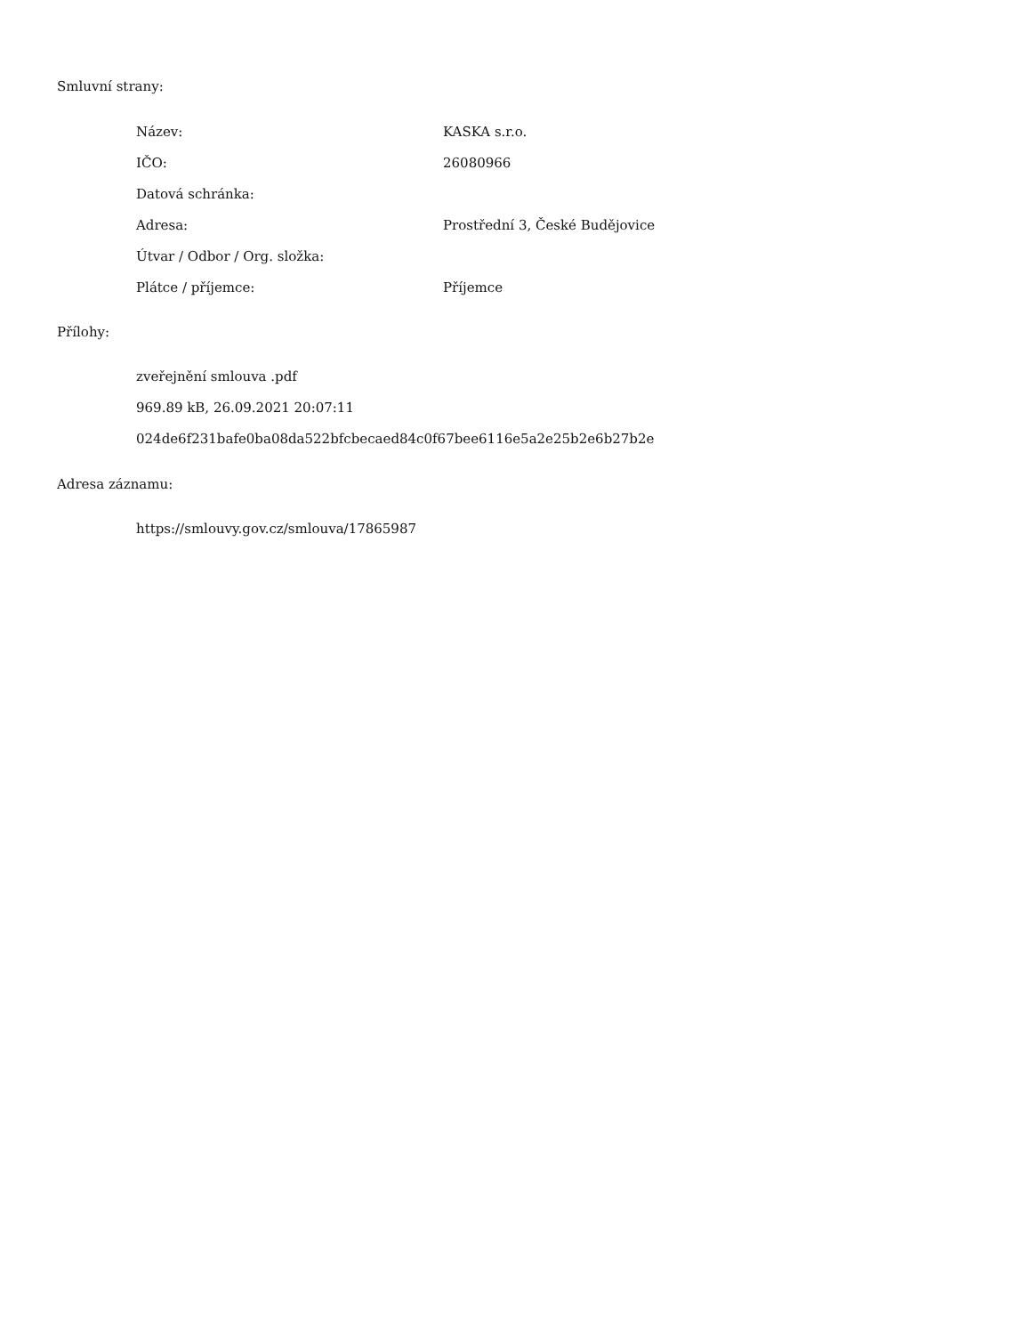Smluvní strany:
| Název: | KASKA s.r.o. |
| IČO: | 26080966 |
| Datová schránka: | |
| Adresa: | Prostřední 3, České Budějovice |
| Útvar / Odbor / Org. složka: | |
| Plátce / příjemce: | Příjemce |
Přílohy:
zveřejnění smlouva .pdf
969.89 kB, 26.09.2021 20:07:11
024de6f231bafe0ba08da522bfcbecaed84c0f67bee6116e5a2e25b2e6b27b2e
Adresa záznamu:
https://smlouvy.gov.cz/smlouva/17865987